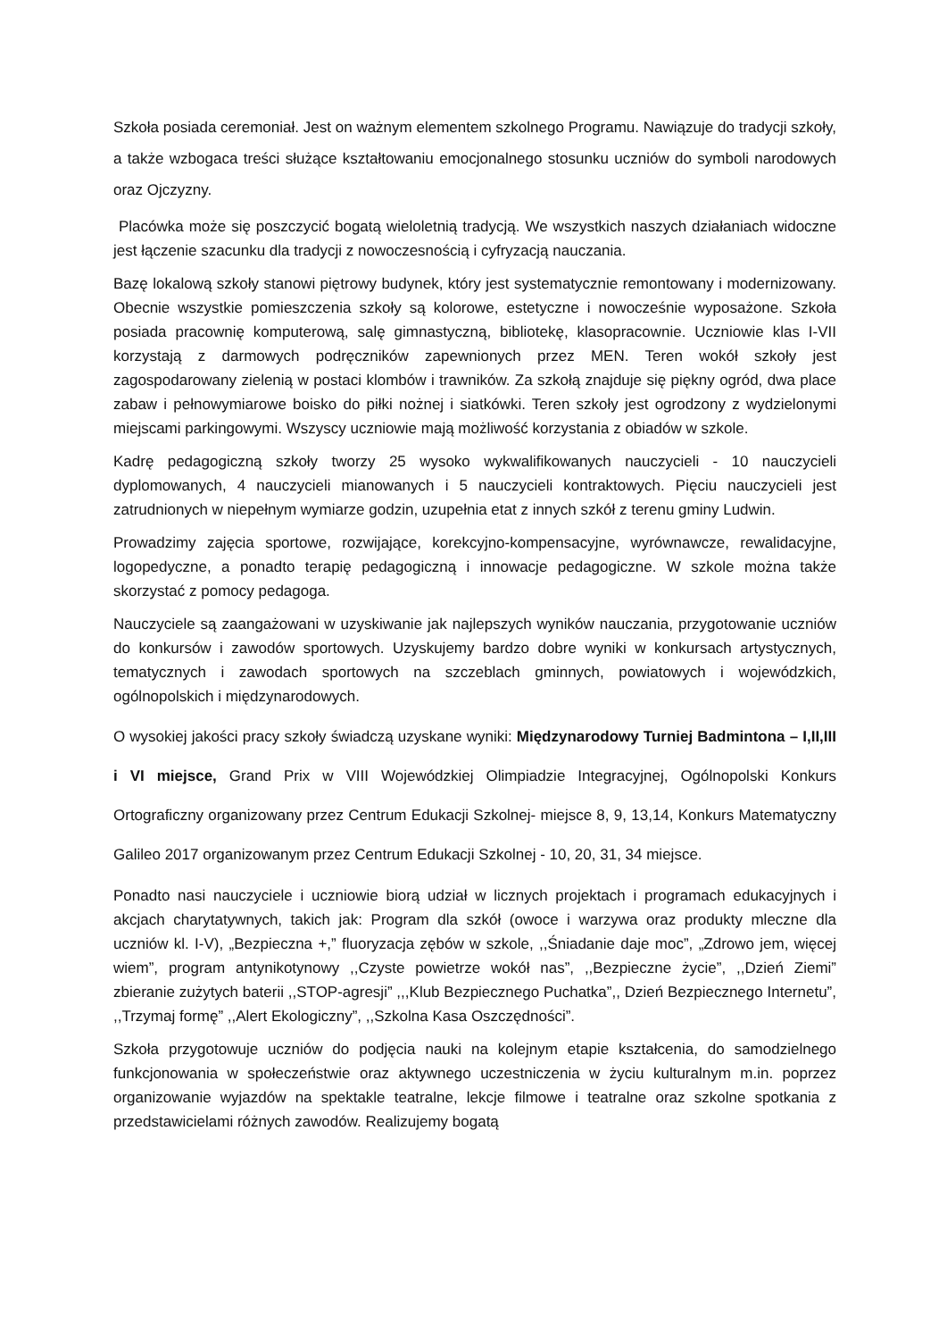Szkoła posiada ceremoniał. Jest on ważnym elementem szkolnego Programu. Nawiązuje do tradycji szkoły, a także wzbogaca treści służące kształtowaniu emocjonalnego stosunku uczniów do symboli narodowych oraz Ojczyzny.
Placówka może się poszczycić bogatą wieloletnią tradycją. We wszystkich naszych działaniach widoczne jest łączenie szacunku dla tradycji z nowoczesnością i cyfryzacją nauczania.
Bazę lokalową szkoły stanowi piętrowy budynek, który jest systematycznie remontowany i modernizowany. Obecnie wszystkie pomieszczenia szkoły są kolorowe, estetyczne i nowocześnie wyposażone. Szkoła posiada pracownię komputerową, salę gimnastyczną, bibliotekę, klasopracownie. Uczniowie klas I-VII korzystają z darmowych podręczników zapewnionych przez MEN. Teren wokół szkoły jest zagospodarowany zielenią w postaci klombów i trawników. Za szkołą znajduje się piękny ogród, dwa place zabaw i pełnowymiarowe boisko do piłki nożnej i siatkówki. Teren szkoły jest ogrodzony z wydzielonymi miejscami parkingowymi. Wszyscy uczniowie mają możliwość korzystania z obiadów w szkole.
Kadrę pedagogiczną szkoły tworzy 25 wysoko wykwalifikowanych nauczycieli - 10 nauczycieli dyplomowanych, 4 nauczycieli mianowanych i 5 nauczycieli kontraktowych. Pięciu nauczycieli jest zatrudnionych w niepełnym wymiarze godzin, uzupełnia etat z innych szkół z terenu gminy Ludwin.
Prowadzimy zajęcia sportowe, rozwijające, korekcyjno-kompensacyjne, wyrównawcze, rewalidacyjne, logopedyczne, a ponadto terapię pedagogiczną i innowacje pedagogiczne. W szkole można także skorzystać z pomocy pedagoga.
Nauczyciele są zaangażowani w uzyskiwanie jak najlepszych wyników nauczania, przygotowanie uczniów do konkursów i zawodów sportowych. Uzyskujemy bardzo dobre wyniki w konkursach artystycznych, tematycznych i zawodach sportowych na szczeblach gminnych, powiatowych i wojewódzkich, ogólnopolskich i międzynarodowych.
O wysokiej jakości pracy szkoły świadczą uzyskane wyniki: Międzynarodowy Turniej Badmintona – I,II,III i VI miejsce, Grand Prix w VIII Wojewódzkiej Olimpiadzie Integracyjnej, Ogólnopolski Konkurs Ortograficzny organizowany przez Centrum Edukacji Szkolnej- miejsce 8, 9, 13,14, Konkurs Matematyczny Galileo 2017 organizowanym przez Centrum Edukacji Szkolnej - 10, 20, 31, 34 miejsce.
Ponadto nasi nauczyciele i uczniowie biorą udział w licznych projektach i programach edukacyjnych i akcjach charytatywnych, takich jak: Program dla szkół (owoce i warzywa oraz produkty mleczne dla uczniów kl. I-V), „Bezpieczna +,” fluoryzacja zębów w szkole, ,,Śniadanie daje moc”, „Zdrowo jem, więcej wiem”, program antynikotynowy ,,Czyste powietrze wokół nas”, ,,Bezpieczne życie”, ,,Dzień Ziemi” zbieranie zużytych baterii ,,STOP-agresji” ,,,Klub Bezpiecznego Puchatka”,, Dzień Bezpiecznego Internetu”, ,,Trzymaj formę” ,,Alert Ekologiczny”, ,,Szkolna Kasa Oszczędności”.
Szkoła przygotowuje uczniów do podjęcia nauki na kolejnym etapie kształcenia, do samodzielnego funkcjonowania w społeczeństwie oraz aktywnego uczestniczenia w życiu kulturalnym m.in. poprzez organizowanie wyjazdów na spektakle teatralne, lekcje filmowe i teatralne oraz szkolne spotkania z przedstawicielami różnych zawodów. Realizujemy bogatą